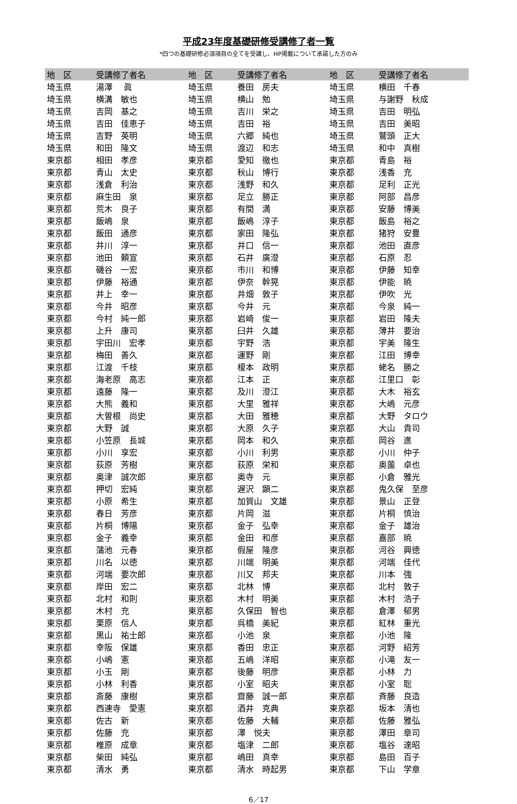平成23年度基礎研修受講修了者一覧
*四つの基礎研修必須項目の全てを受講し、HP掲載について承諾した方のみ
| 地 区 | 受講修了者名 | 地 区 | 受講修了者名 | 地 区 | 受講修了者名 |
| --- | --- | --- | --- | --- | --- |
| 埼玉県 | 湯澤 眞 | 埼玉県 | 養田 房夫 | 埼玉県 | 横田 千春 |
| 埼玉県 | 横溝 敏也 | 埼玉県 | 横山 勉 | 埼玉県 | 与謝野 秋成 |
| 埼玉県 | 吉岡 基之 | 埼玉県 | 吉川 栄之 | 埼玉県 | 吉田 明弘 |
| 埼玉県 | 吉田 佳恵子 | 埼玉県 | 吉田 裕 | 埼玉県 | 吉田 美昭 |
| 埼玉県 | 吉野 英明 | 埼玉県 | 六郷 純也 | 埼玉県 | 鷲頭 正大 |
| 埼玉県 | 和田 隆文 | 埼玉県 | 渡辺 和志 | 埼玉県 | 和中 真樹 |
| 東京都 | 相田 孝彦 | 東京都 | 愛知 徹也 | 東京都 | 青島 裕 |
| 東京都 | 青山 太史 | 東京都 | 秋山 博行 | 東京都 | 浅香 充 |
| 東京都 | 浅倉 利治 | 東京都 | 浅野 和久 | 東京都 | 足利 正光 |
| 東京都 | 麻生田 泉 | 東京都 | 足立 勝正 | 東京都 | 阿部 昌彦 |
| 東京都 | 荒木 良子 | 東京都 | 有間 満 | 東京都 | 安藤 博美 |
| 東京都 | 飯嶋 泉 | 東京都 | 飯嶋 淳子 | 東京都 | 飯島 裕之 |
| 東京都 | 飯田 通彦 | 東京都 | 家田 隆弘 | 東京都 | 猪狩 安豊 |
| 東京都 | 井川 淳一 | 東京都 | 井口 信一 | 東京都 | 池田 直彦 |
| 東京都 | 池田 頼宣 | 東京都 | 石井 廣澄 | 東京都 | 石原 忍 |
| 東京都 | 磯谷 一宏 | 東京都 | 市川 和博 | 東京都 | 伊藤 知幸 |
| 東京都 | 伊藤 裕通 | 東京都 | 伊奈 幹晃 | 東京都 | 伊能 暁 |
| 東京都 | 井上 幸一 | 東京都 | 井畑 敦子 | 東京都 | 伊吹 光 |
| 東京都 | 今井 昭彦 | 東京都 | 今井 元 | 東京都 | 今泉 純一 |
| 東京都 | 今村 純一郎 | 東京都 | 岩崎 俊一 | 東京都 | 岩田 隆夫 |
| 東京都 | 上升 康司 | 東京都 | 臼井 久雄 | 東京都 | 薄井 要治 |
| 東京都 | 宇田川 宏孝 | 東京都 | 宇野 浩 | 東京都 | 宇美 隆生 |
| 東京都 | 梅田 善久 | 東京都 | 運野 剛 | 東京都 | 江田 博幸 |
| 東京都 | 江渡 千枝 | 東京都 | 榎本 政明 | 東京都 | 蛯名 勝之 |
| 東京都 | 海老原 高志 | 東京都 | 江本 正 | 東京都 | 江里口 彰 |
| 東京都 | 遠藤 隆一 | 東京都 | 及川 澄江 | 東京都 | 大木 裕玄 |
| 東京都 | 大熊 義和 | 東京都 | 大里 雅祥 | 東京都 | 大嶋 元彦 |
| 東京都 | 大曽根 尚史 | 東京都 | 大田 雅穂 | 東京都 | 大野 タロウ |
| 東京都 | 大野 誠 | 東京都 | 大原 久子 | 東京都 | 大山 貴司 |
| 東京都 | 小笠原 長城 | 東京都 | 岡本 和久 | 東京都 | 岡谷 進 |
| 東京都 | 小川 享宏 | 東京都 | 小川 利男 | 東京都 | 小川 仲子 |
| 東京都 | 荻原 芳樹 | 東京都 | 荻原 栄和 | 東京都 | 奥薗 卓也 |
| 東京都 | 奥津 誠次郎 | 東京都 | 奥寺 元 | 東京都 | 小倉 雅光 |
| 東京都 | 押切 宏純 | 東京都 | 遅沢 顕二 | 東京都 | 鬼久保 至彦 |
| 東京都 | 小原 希生 | 東京都 | 加賀山 文雄 | 東京都 | 景山 正登 |
| 東京都 | 春日 芳彦 | 東京都 | 片岡 滋 | 東京都 | 片桐 慎治 |
| 東京都 | 片桐 博陽 | 東京都 | 金子 弘幸 | 東京都 | 金子 雄治 |
| 東京都 | 金子 義幸 | 東京都 | 金田 和彦 | 東京都 | 嘉部 暁 |
| 東京都 | 蒲池 元春 | 東京都 | 假屋 隆彦 | 東京都 | 河谷 興徳 |
| 東京都 | 川名 以徳 | 東京都 | 川端 明美 | 東京都 | 河端 佳代 |
| 東京都 | 河端 要次郎 | 東京都 | 川又 邦夫 | 東京都 | 川本 強 |
| 東京都 | 岸田 宏二 | 東京都 | 北林 博 | 東京都 | 北村 敦子 |
| 東京都 | 北村 和則 | 東京都 | 木村 明美 | 東京都 | 木村 浩子 |
| 東京都 | 木村 充 | 東京都 | 久保田 智也 | 東京都 | 倉澤 郁男 |
| 東京都 | 栗原 信人 | 東京都 | 呉橋 美紀 | 東京都 | 紅林 重光 |
| 東京都 | 黒山 祐士郎 | 東京都 | 小池 泉 | 東京都 | 小池 隆 |
| 東京都 | 幸阪 保雄 | 東京都 | 香田 忠正 | 東京都 | 河野 紹芳 |
| 東京都 | 小嶋 憲 | 東京都 | 五嶋 洋昭 | 東京都 | 小滝 友一 |
| 東京都 | 小玉 剛 | 東京都 | 後藤 明彦 | 東京都 | 小林 力 |
| 東京都 | 小林 利香 | 東京都 | 小室 昭夫 | 東京都 | 小室 聡 |
| 東京都 | 斎藤 康樹 | 東京都 | 齋藤 誠一郎 | 東京都 | 斉藤 良造 |
| 東京都 | 西連寺 愛憲 | 東京都 | 酒井 克典 | 東京都 | 坂本 清也 |
| 東京都 | 佐古 新 | 東京都 | 佐藤 大輔 | 東京都 | 佐藤 雅弘 |
| 東京都 | 佐藤 充 | 東京都 | 澤 悦夫 | 東京都 | 澤田 章司 |
| 東京都 | 椎原 成章 | 東京都 | 塩津 二郎 | 東京都 | 塩谷 達昭 |
| 東京都 | 柴田 純弘 | 東京都 | 嶋田 真幸 | 東京都 | 島田 百子 |
| 東京都 | 清水 勇 | 東京都 | 清水 時起男 | 東京都 | 下山 学章 |
6／17